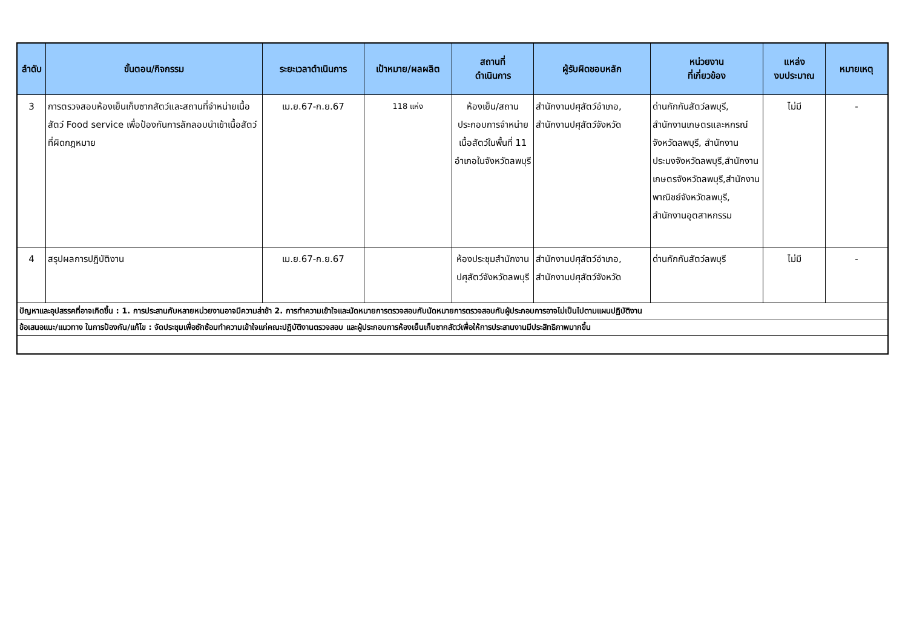| ลำดับ | ขั้นตอน/กิจกรรม | ระยะเวลาดำเนินการ | เป้าหมาย/ผลผลิต | สถานที่ ดำเนินการ | ผู้รับผิดชอบหลัก | หน่วยงาน ที่เกี่ยวข้อง | แหล่ง งบประมาณ | หมายเหตุ |
| --- | --- | --- | --- | --- | --- | --- | --- | --- |
| 3 | การตรวจสอบห้องเย็นเก็บซากสัตว์และสถานที่จำหน่ายเนื้อสัตว์ Food service เพื่อป้องกันการลักลอบนำเข้าเนื้อสัตว์ที่ผิดกฎหมาย | เม.ย.67-ก.ย.67 | 118 แห่ง | ห้องเย็น/สถานประกอบการจำหน่ายเนื้อสัตว์ในพื้นที่ 11 อำเภอในจังหวัดลพบุรี | สำนักงานปศุสัตว์อำเภอ, สำนักงานปศุสัตว์จังหวัด | ด่านกักกันสัตว์ลพบุรี, สำนักงานเกษตรและหกรณ์จังหวัดลพบุรี, สำนักงานประมงจังหวัดลพบุรี,สำนักงานเกษตรจังหวัดลพบุรี,สำนักงานพาณิชย์จังหวัดลพบุรี, สำนักงานอุตสาหกรรม | ไม่มี | - |
| 4 | สรุปผลการปฏิบัติงาน | เม.ย.67-ก.ย.67 | | ห้องประชุมสำนักงานปศุสัตว์จังหวัดลพบุรี | สำนักงานปศุสัตว์อำเภอ, สำนักงานปศุสัตว์จังหวัด | ด่านกักกันสัตว์ลพบุรี | ไม่มี | - |
| ปัญหาและอุปสรรคที่อาจเกิดขึ้น : 1. การประสานกับหลายหน่วยงานอาจมีความล่าช้า 2. การทำความเข้าใจและนัดหมายการตรวจสอบกับนัดหมายการตรวจสอบกับผู้ประกอบการอาจไม่เป็นไปตามแผนปฏิบัติงาน | | | | | | | | |
| ข้อเสนอแนะ/แนวทาง ในการป้องกัน/แก้ไข : จัดประชุมเพื่อซักซ้อมทำความเข้าใจแก่คณะปฏิบัติงานตรวจสอบ และผู้ประกอบการห้องเย็นเก็บซากสัตว์เพื่อให้การประสานงานมีประสิทธิภาพมากขึ้น | | | | | | | | |